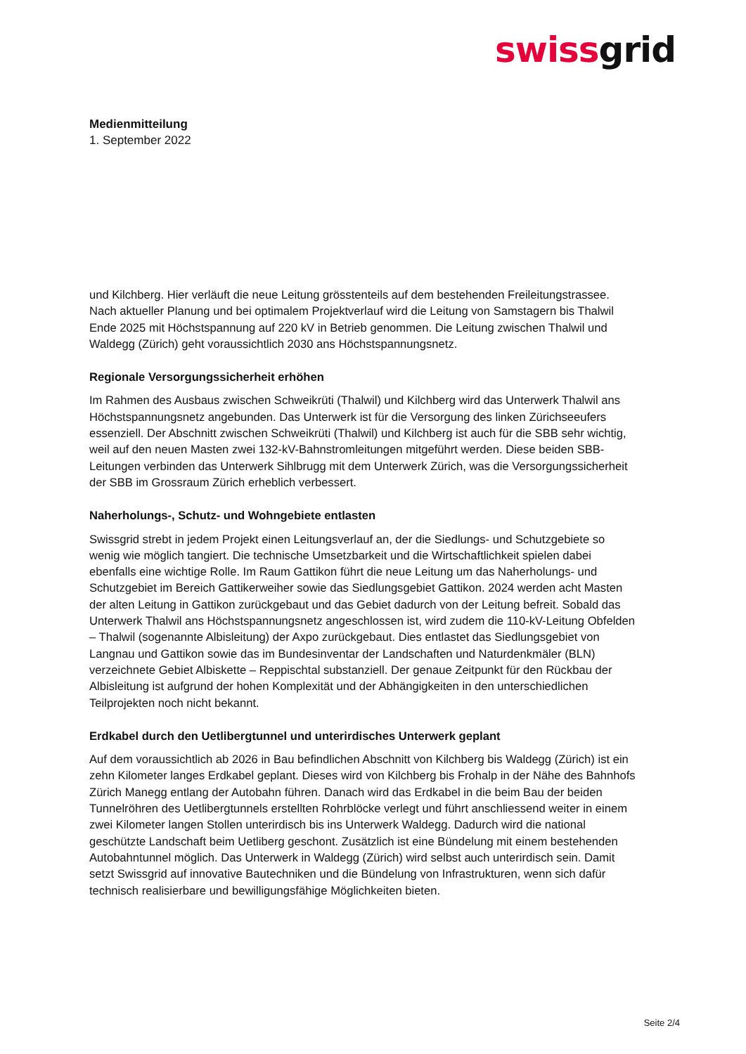swissgrid
Medienmitteilung
1. September 2022
und Kilchberg. Hier verläuft die neue Leitung grösstenteils auf dem bestehenden Freileitungstrassee. Nach aktueller Planung und bei optimalem Projektverlauf wird die Leitung von Samstagern bis Thalwil Ende 2025 mit Höchstspannung auf 220 kV in Betrieb genommen. Die Leitung zwischen Thalwil und Waldegg (Zürich) geht voraussichtlich 2030 ans Höchstspannungsnetz.
Regionale Versorgungssicherheit erhöhen
Im Rahmen des Ausbaus zwischen Schweikrüti (Thalwil) und Kilchberg wird das Unterwerk Thalwil ans Höchstspannungsnetz angebunden. Das Unterwerk ist für die Versorgung des linken Zürichseeufers essenziell. Der Abschnitt zwischen Schweikrüti (Thalwil) und Kilchberg ist auch für die SBB sehr wichtig, weil auf den neuen Masten zwei 132-kV-Bahnstromleitungen mitgeführt werden. Diese beiden SBB-Leitungen verbinden das Unterwerk Sihlbrugg mit dem Unterwerk Zürich, was die Versorgungssicherheit der SBB im Grossraum Zürich erheblich verbessert.
Naherholungs-, Schutz- und Wohngebiete entlasten
Swissgrid strebt in jedem Projekt einen Leitungsverlauf an, der die Siedlungs- und Schutzgebiete so wenig wie möglich tangiert. Die technische Umsetzbarkeit und die Wirtschaftlichkeit spielen dabei ebenfalls eine wichtige Rolle. Im Raum Gattikon führt die neue Leitung um das Naherholungs- und Schutzgebiet im Bereich Gattikerweiher sowie das Siedlungsgebiet Gattikon. 2024 werden acht Masten der alten Leitung in Gattikon zurückgebaut und das Gebiet dadurch von der Leitung befreit. Sobald das Unterwerk Thalwil ans Höchstspannungsnetz angeschlossen ist, wird zudem die 110-kV-Leitung Obfelden – Thalwil (sogenannte Albisleitung) der Axpo zurückgebaut. Dies entlastet das Siedlungsgebiet von Langnau und Gattikon sowie das im Bundesinventar der Landschaften und Naturdenkmäler (BLN) verzeichnete Gebiet Albiskette – Reppischtal substanziell. Der genaue Zeitpunkt für den Rückbau der Albisleitung ist aufgrund der hohen Komplexität und der Abhängigkeiten in den unterschiedlichen Teilprojekten noch nicht bekannt.
Erdkabel durch den Uetlibergtunnel und unterirdisches Unterwerk geplant
Auf dem voraussichtlich ab 2026 in Bau befindlichen Abschnitt von Kilchberg bis Waldegg (Zürich) ist ein zehn Kilometer langes Erdkabel geplant. Dieses wird von Kilchberg bis Frohalp in der Nähe des Bahnhofs Zürich Manegg entlang der Autobahn führen. Danach wird das Erdkabel in die beim Bau der beiden Tunnelröhren des Uetlibergtunnels erstellten Rohrblöcke verlegt und führt anschliessend weiter in einem zwei Kilometer langen Stollen unterirdisch bis ins Unterwerk Waldegg. Dadurch wird die national geschützte Landschaft beim Uetliberg geschont. Zusätzlich ist eine Bündelung mit einem bestehenden Autobahntunnel möglich. Das Unterwerk in Waldegg (Zürich) wird selbst auch unterirdisch sein. Damit setzt Swissgrid auf innovative Bautechniken und die Bündelung von Infrastrukturen, wenn sich dafür technisch realisierbare und bewilligungsfähige Möglichkeiten bieten.
Seite 2/4